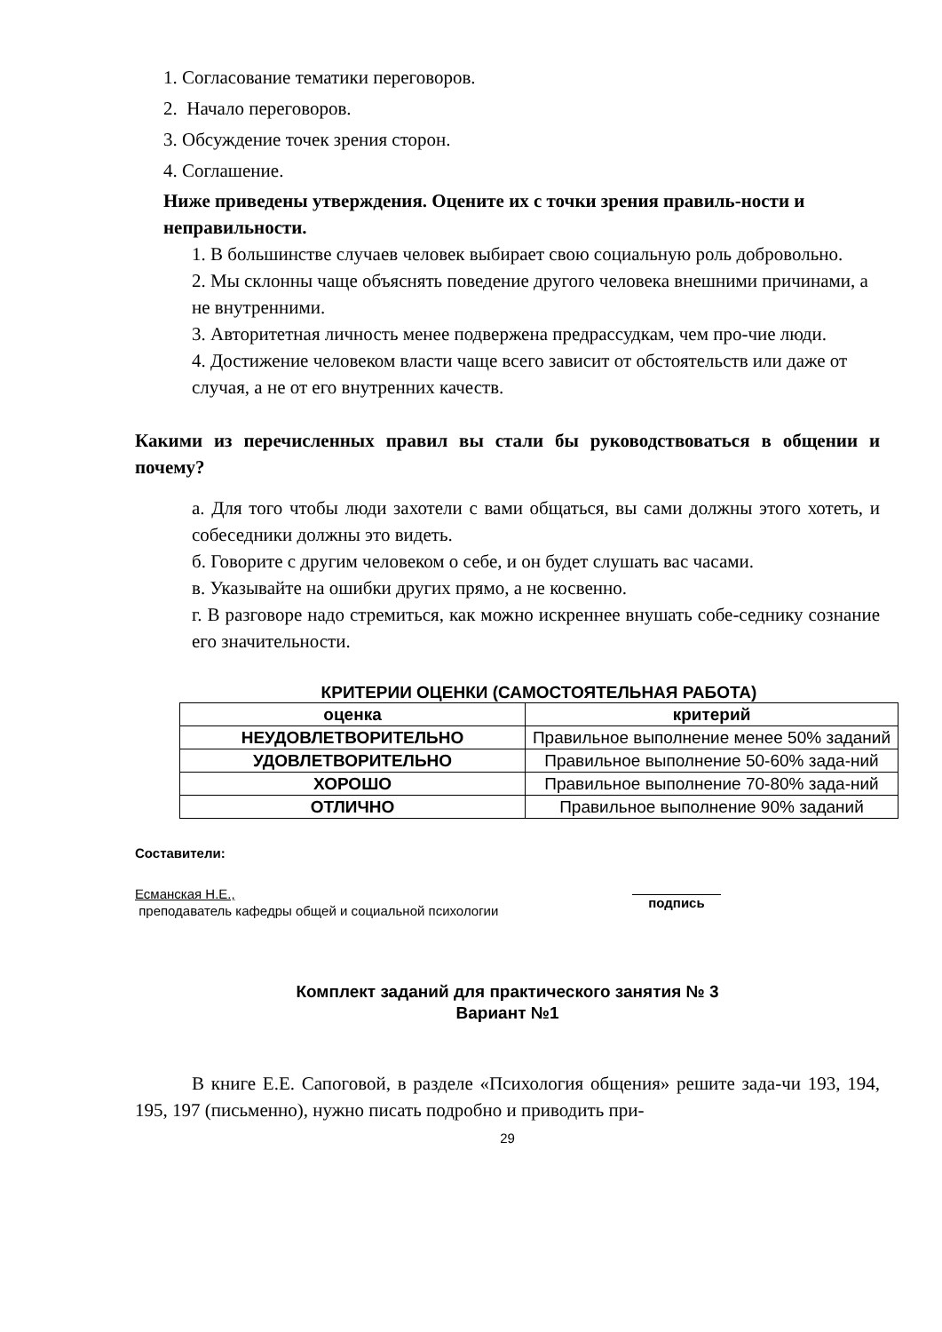1. Согласование тематики переговоров.
2. Начало переговоров.
3. Обсуждение точек зрения сторон.
4. Соглашение.
Ниже приведены утверждения. Оцените их с точки зрения правиль-ности и неправильности.
1. В большинстве случаев человек выбирает свою социальную роль добровольно.
2. Мы склонны чаще объяснять поведение другого человека внешними причинами, а не внутренними.
3. Авторитетная личность менее подвержена предрассудкам, чем про-чие люди.
4. Достижение человеком власти чаще всего зависит от обстоятельств или даже от случая, а не от его внутренних качеств.
Какими из перечисленных правил вы стали бы руководствоваться в общении и почему?
а. Для того чтобы люди захотели с вами общаться, вы сами должны этого хотеть, и собеседники должны это видеть.
б. Говорите с другим человеком о себе, и он будет слушать вас часами.
в. Указывайте на ошибки других прямо, а не косвенно.
г. В разговоре надо стремиться, как можно искреннее внушать собе-седнику сознание его значительности.
КРИТЕРИИ ОЦЕНКИ (САМОСТОЯТЕЛЬНАЯ РАБОТА)
| оценка | критерий |
| --- | --- |
| НЕУДОВЛЕТВОРИТЕЛЬНО | Правильное выполнение менее 50% заданий |
| УДОВЛЕТВОРИТЕЛЬНО | Правильное выполнение 50-60% зада-ний |
| ХОРОШО | Правильное выполнение 70-80% зада-ний |
| ОТЛИЧНО | Правильное выполнение 90% заданий |
Составители:
Есманская Н.Е.,
преподаватель кафедры общей и социальной психологии
подпись
Комплект заданий для практического занятия № 3
Вариант №1
В книге Е.Е. Сапоговой, в разделе «Психология общения» решите зада-чи 193, 194, 195, 197 (письменно), нужно писать подробно и приводить при-
29